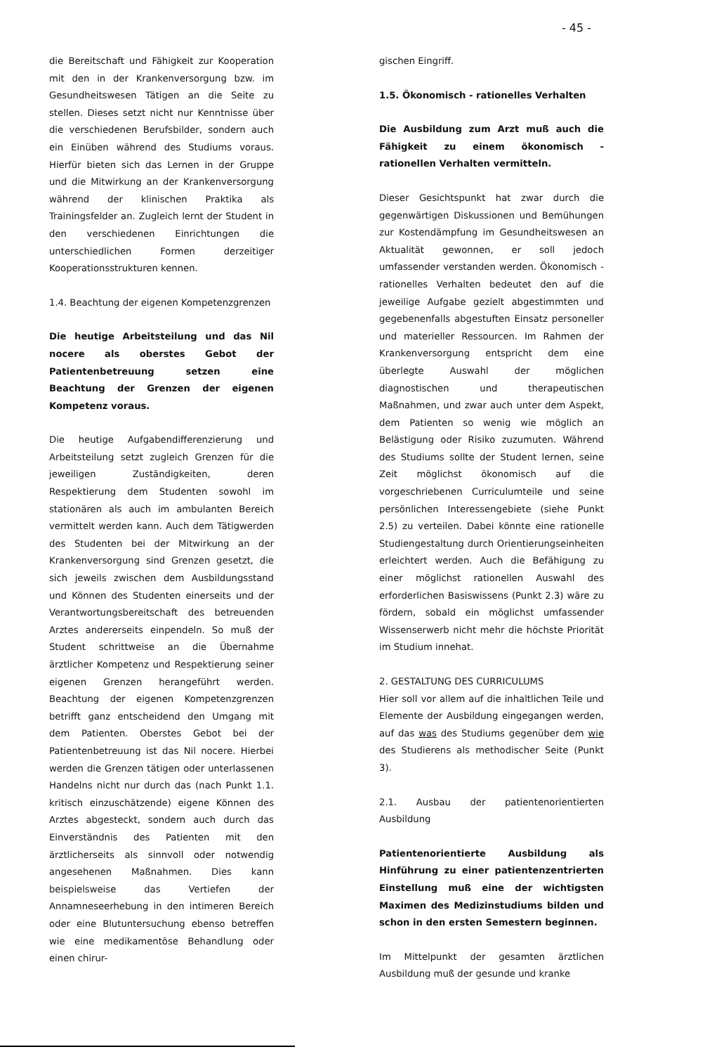- 45 -
die Bereitschaft und Fähigkeit zur Kooperation mit den in der Krankenversorgung bzw. im Gesundheitswesen Tätigen an die Seite zu stellen. Dieses setzt nicht nur Kenntnisse über die verschiedenen Berufsbilder, sondern auch ein Einüben während des Studiums voraus. Hierfür bieten sich das Lernen in der Gruppe und die Mitwirkung an der Krankenversorgung während der klinischen Praktika als Trainingsfelder an. Zugleich lernt der Student in den verschiedenen Einrichtungen die unterschiedlichen Formen derzeitiger Kooperationsstrukturen kennen.
1.4. Beachtung der eigenen Kompetenzgrenzen
Die heutige Arbeitsteilung und das Nil nocere als oberstes Gebot der Patientenbetreuung setzen eine Beachtung der Grenzen der eigenen Kompetenz voraus.
Die heutige Aufgabendifferenzierung und Arbeitsteilung setzt zugleich Grenzen für die jeweiligen Zuständigkeiten, deren Respektierung dem Studenten sowohl im stationären als auch im ambulanten Bereich vermittelt werden kann. Auch dem Tätigwerden des Studenten bei der Mitwirkung an der Krankenversorgung sind Grenzen gesetzt, die sich jeweils zwischen dem Ausbildungsstand und Können des Studenten einerseits und der Verantwortungsbereitschaft des betreuenden Arztes andererseits einpendeln. So muß der Student schrittweise an die Übernahme ärztlicher Kompetenz und Respektierung seiner eigenen Grenzen herangeführt werden. Beachtung der eigenen Kompetenzgrenzen betrifft ganz entscheidend den Umgang mit dem Patienten. Oberstes Gebot bei der Patientenbetreuung ist das Nil nocere. Hierbei werden die Grenzen tätigen oder unterlassenen Handelns nicht nur durch das (nach Punkt 1.1. kritisch einzuschätzende) eigene Können des Arztes abgesteckt, sondern auch durch das Einverständnis des Patienten mit den ärztlicherseits als sinnvoll oder notwendig angesehenen Maßnahmen. Dies kann beispielsweise das Vertiefen der Annamneseerhebung in den intimeren Bereich oder eine Blutuntersuchung ebenso betreffen wie eine medikamentöse Behandlung oder einen chirur-
gischen Eingriff.
1.5. Ökonomisch - rationelles Verhalten
Die Ausbildung zum Arzt muß auch die Fähigkeit zu einem ökonomisch - rationellen Verhalten vermitteln.
Dieser Gesichtspunkt hat zwar durch die gegenwärtigen Diskussionen und Bemühungen zur Kostendämpfung im Gesundheitswesen an Aktualität gewonnen, er soll jedoch umfassender verstanden werden. Ökonomisch - rationelles Verhalten bedeutet den auf die jeweilige Aufgabe gezielt abgestimmten und gegebenenfalls abgestuften Einsatz personeller und materieller Ressourcen. Im Rahmen der Krankenversorgung entspricht dem eine überlegte Auswahl der möglichen diagnostischen und therapeutischen Maßnahmen, und zwar auch unter dem Aspekt, dem Patienten so wenig wie möglich an Belästigung oder Risiko zuzumuten. Während des Studiums sollte der Student lernen, seine Zeit möglichst ökonomisch auf die vorgeschriebenen Curriculumteile und seine persönlichen Interessengebiete (siehe Punkt 2.5) zu verteilen. Dabei könnte eine rationelle Studiengestaltung durch Orientierungseinheiten erleichtert werden. Auch die Befähigung zu einer möglichst rationellen Auswahl des erforderlichen Basiswissens (Punkt 2.3) wäre zu fördern, sobald ein möglichst umfassender Wissenserwerb nicht mehr die höchste Priorität im Studium innehat.
2. GESTALTUNG DES CURRICULUMS
Hier soll vor allem auf die inhaltlichen Teile und Elemente der Ausbildung eingegangen werden, auf das was des Studiums gegenüber dem wie des Studierens als methodischer Seite (Punkt 3).
2.1. Ausbau der patientenorientierten Ausbildung
Patientenorientierte Ausbildung als Hinführung zu einer patientenzentrierten Einstellung muß eine der wichtigsten Maximen des Medizinstudiums bilden und schon in den ersten Semestern beginnen.
Im Mittelpunkt der gesamten ärztlichen Ausbildung muß der gesunde und kranke